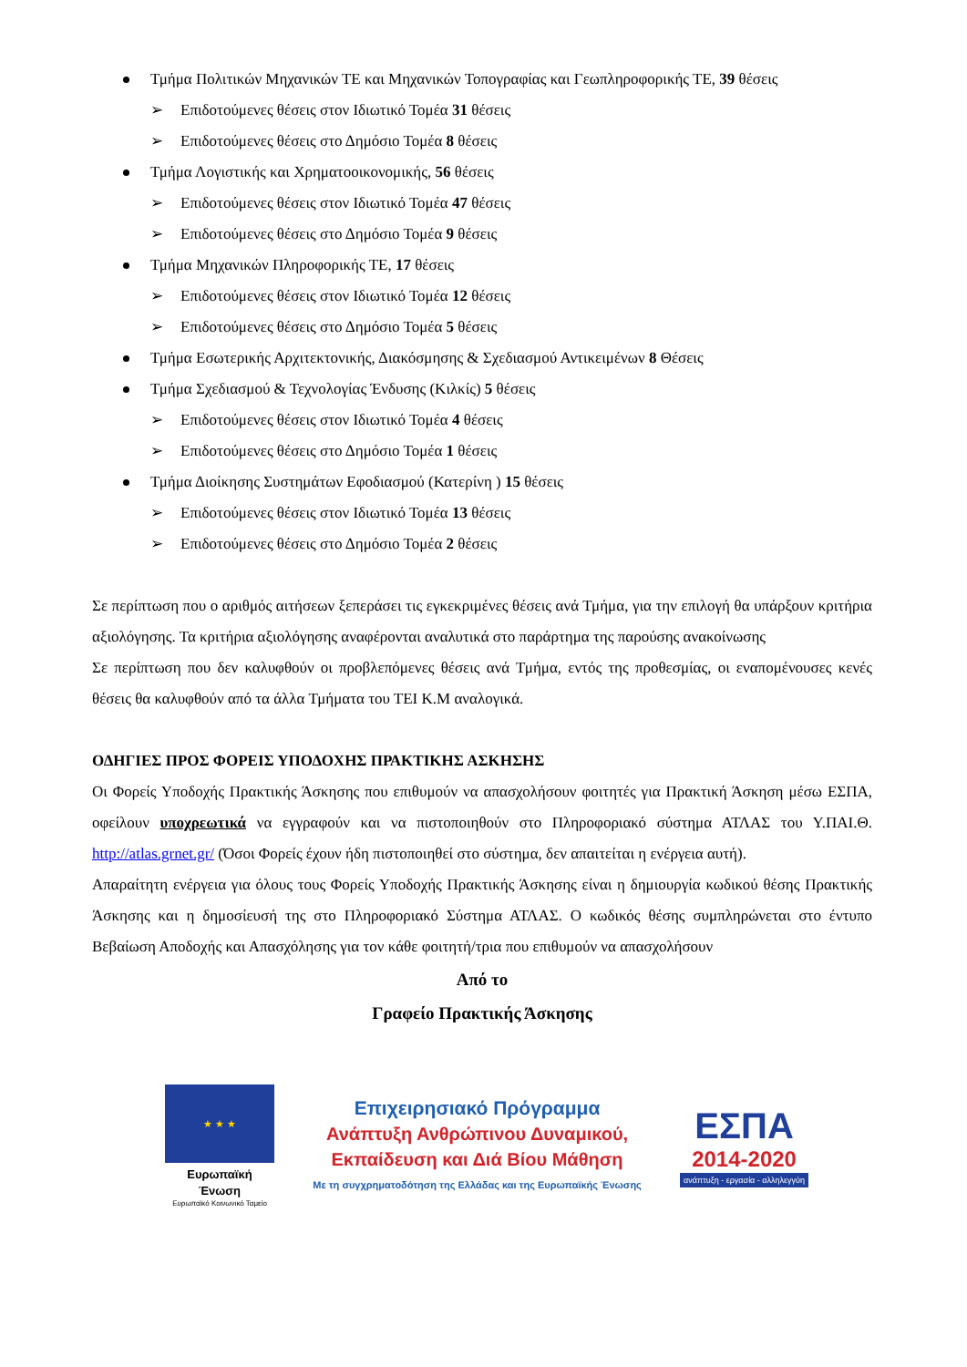Τμήμα Πολιτικών Μηχανικών ΤΕ και Μηχανικών Τοπογραφίας και Γεωπληροφορικής ΤΕ, 39 θέσεις
➢ Επιδοτούμενες θέσεις στον Ιδιωτικό Τομέα 31 θέσεις
➢ Επιδοτούμενες θέσεις στο Δημόσιο Τομέα 8 θέσεις
Τμήμα Λογιστικής και Χρηματοοικονομικής, 56 θέσεις
➢ Επιδοτούμενες θέσεις στον Ιδιωτικό Τομέα 47 θέσεις
➢ Επιδοτούμενες θέσεις στο Δημόσιο Τομέα 9 θέσεις
Τμήμα Μηχανικών Πληροφορικής ΤΕ, 17 θέσεις
➢ Επιδοτούμενες θέσεις στον Ιδιωτικό Τομέα 12 θέσεις
➢ Επιδοτούμενες θέσεις στο Δημόσιο Τομέα 5 θέσεις
Τμήμα Εσωτερικής Αρχιτεκτονικής, Διακόσμησης & Σχεδιασμού Αντικειμένων 8 Θέσεις
Τμήμα Σχεδιασμού & Τεχνολογίας Ένδυσης (Κιλκίς) 5 θέσεις
➢ Επιδοτούμενες θέσεις στον Ιδιωτικό Τομέα 4 θέσεις
➢ Επιδοτούμενες θέσεις στο Δημόσιο Τομέα 1 θέσεις
Τμήμα Διοίκησης Συστημάτων Εφοδιασμού (Κατερίνη ) 15 θέσεις
➢ Επιδοτούμενες θέσεις στον Ιδιωτικό Τομέα 13 θέσεις
➢ Επιδοτούμενες θέσεις στο Δημόσιο Τομέα 2 θέσεις
Σε περίπτωση που ο αριθμός αιτήσεων ξεπεράσει τις εγκεκριμένες θέσεις ανά Τμήμα, για την επιλογή θα υπάρξουν κριτήρια αξιολόγησης. Τα κριτήρια αξιολόγησης αναφέρονται αναλυτικά στο παράρτημα της παρούσης ανακοίνωσης
Σε περίπτωση που δεν καλυφθούν οι προβλεπόμενες θέσεις ανά Τμήμα, εντός της προθεσμίας, οι εναπομένουσες κενές θέσεις θα καλυφθούν από τα άλλα Τμήματα του ΤΕΙ Κ.Μ αναλογικά.
ΟΔΗΓΙΕΣ ΠΡΟΣ ΦΟΡΕΙΣ ΥΠΟΔΟΧΗΣ ΠΡΑΚΤΙΚΗΣ ΑΣΚΗΣΗΣ
Οι Φορείς Υποδοχής Πρακτικής Άσκησης που επιθυμούν να απασχολήσουν φοιτητές για Πρακτική Άσκηση μέσω ΕΣΠΑ, οφείλουν υποχρεωτικά να εγγραφούν και να πιστοποιηθούν στο Πληροφοριακό σύστημα ΑΤΛΑΣ του Υ.ΠΑΙ.Θ. http://atlas.grnet.gr/ (Όσοι Φορείς έχουν ήδη πιστοποιηθεί στο σύστημα, δεν απαιτείται η ενέργεια αυτή).
Απαραίτητη ενέργεια για όλους τους Φορείς Υποδοχής Πρακτικής Άσκησης είναι η δημιουργία κωδικού θέσης Πρακτικής Άσκησης και η δημοσίευσή της στο Πληροφοριακό Σύστημα ΑΤΛΑΣ. Ο κωδικός θέσης συμπληρώνεται στο έντυπο Βεβαίωση Αποδοχής και Απασχόλησης για τον κάθε φοιτητή/τρια που επιθυμούν να απασχολήσουν
Από το
Γραφείο Πρακτικής Άσκησης
★ ★ ★
Ευρωπαϊκή Ένωση
Ευρωπαϊκό Κοινωνικό Ταμείο
Επιχειρησιακό Πρόγραμμα
Ανάπτυξη Ανθρώπινου Δυναμικού,
Εκπαίδευση και Διά Βίου Μάθηση
Με τη συγχρηματοδότηση της Ελλάδας και της Ευρωπαϊκής Ένωσης
ΕΣΠΑ
2014-2020
ανάπτυξη - εργασία - αλληλεγγύη